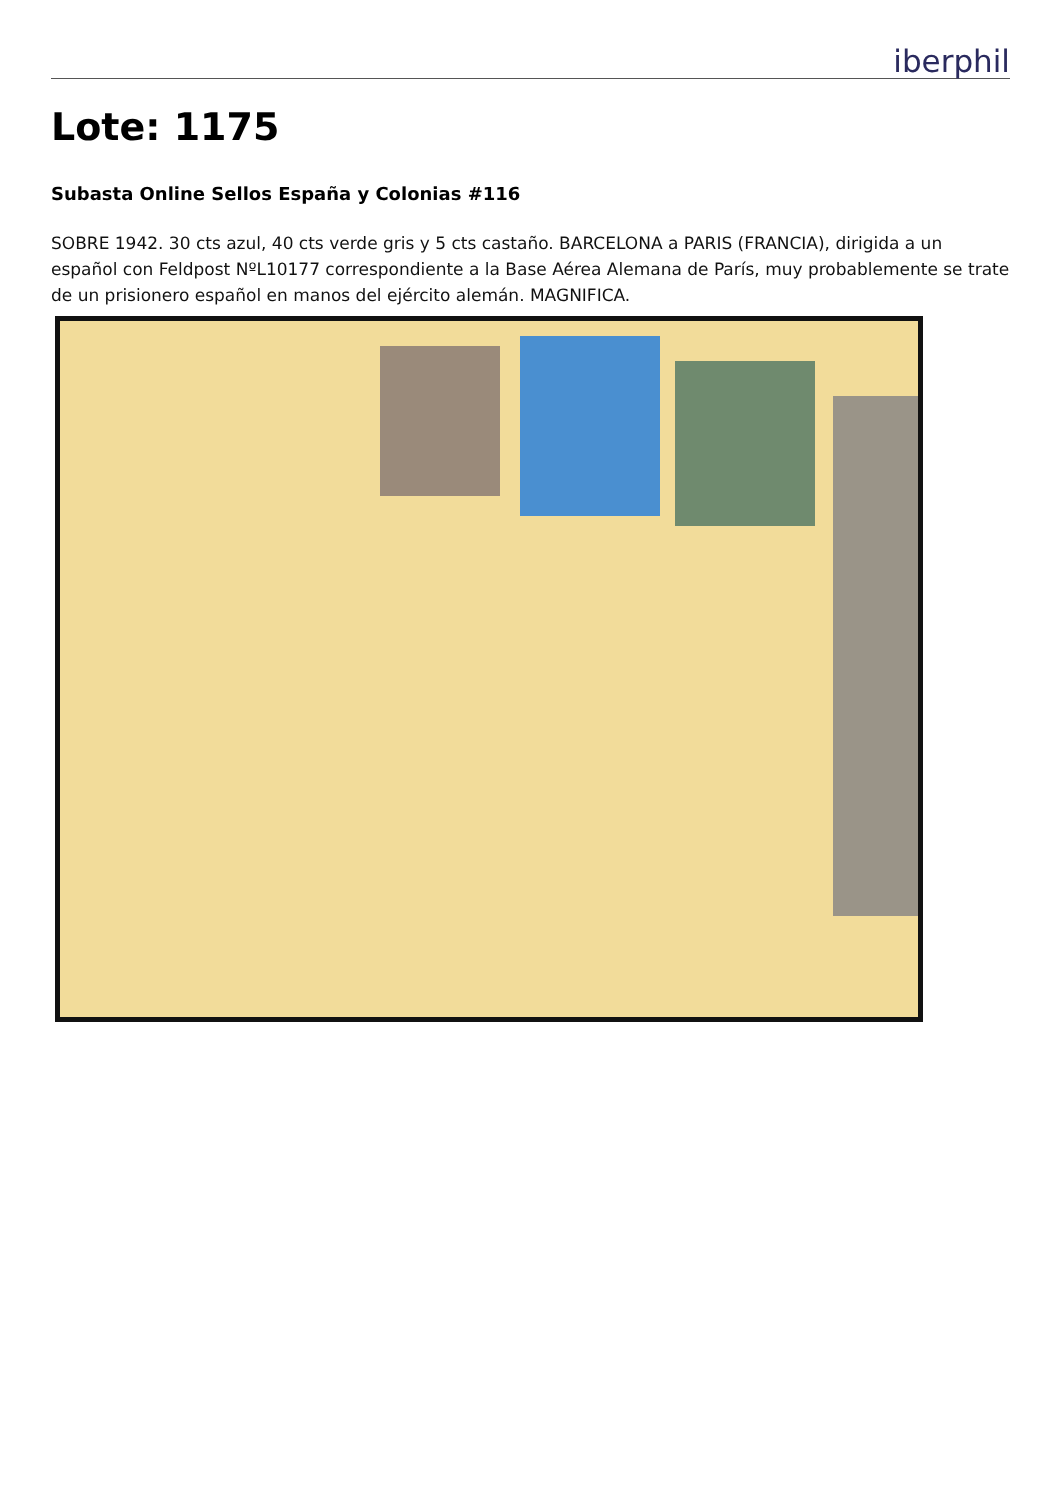iberphil
Lote: 1175
Subasta Online Sellos España y Colonias #116
SOBRE 1942. 30 cts azul, 40 cts verde gris y 5 cts castaño. BARCELONA a PARIS (FRANCIA), dirigida a un español con Feldpost NºL10177 correspondiente a la Base Aérea Alemana de París, muy probablemente se trate de un prisionero español en manos del ejército alemán. MAGNIFICA.